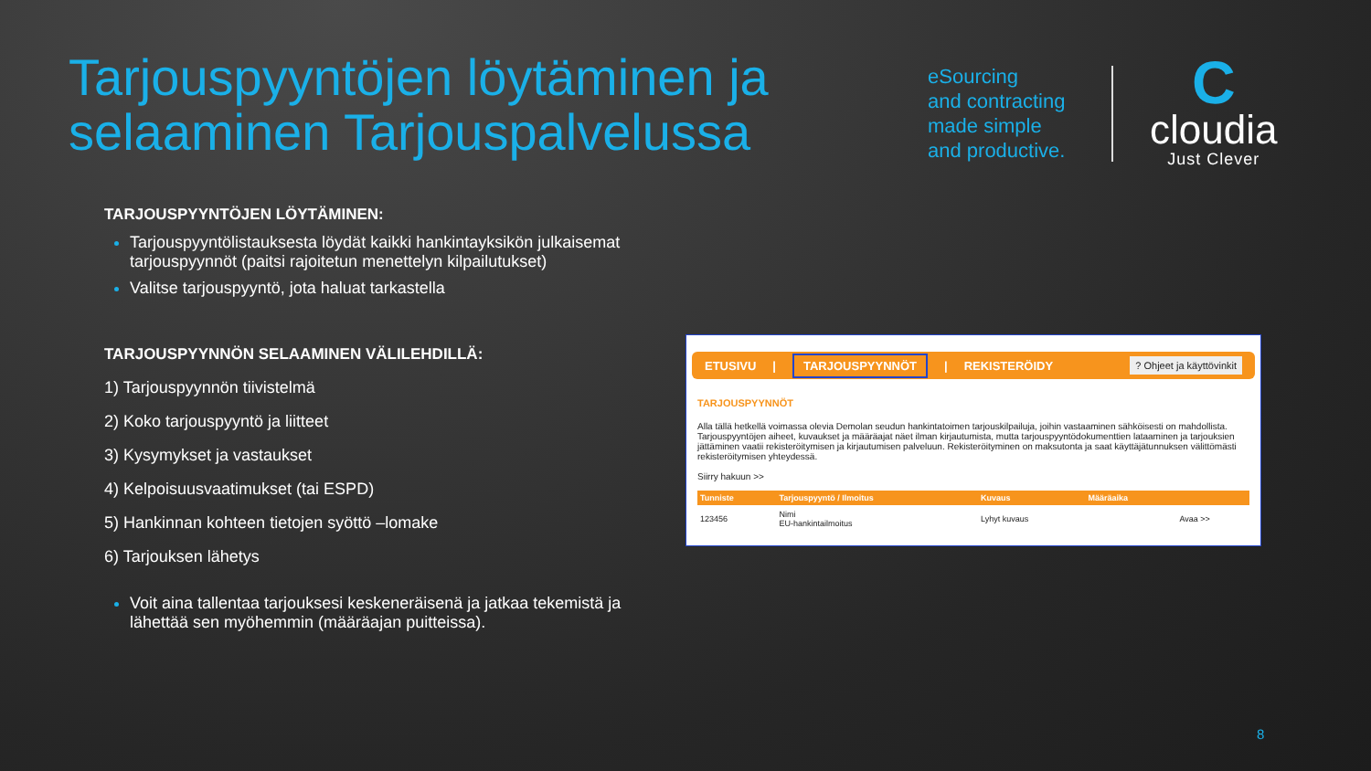Tarjouspyyntöjen löytäminen ja
selaaminen Tarjouspalvelussa
eSourcing
and contracting
made simple
and productive.
C
cloudia
Just Clever
TARJOUSPYYNTÖJEN LÖYTÄMINEN:
Tarjouspyyntölistauksesta löydät kaikki hankintayksikön julkaisemat tarjouspyynnöt (paitsi rajoitetun menettelyn kilpailutukset)
Valitse tarjouspyyntö, jota haluat tarkastella
TARJOUSPYYNNÖN SELAAMINEN VÄLILEHDILLÄ:
1) Tarjouspyynnön tiivistelmä
2) Koko tarjouspyyntö ja liitteet
3) Kysymykset ja vastaukset
4) Kelpoisuusvaatimukset (tai ESPD)
5) Hankinnan kohteen tietojen syöttö –lomake
6) Tarjouksen lähetys
Voit aina tallentaa tarjouksesi keskeneräisenä ja jatkaa tekemistä ja lähettää sen myöhemmin (määräajan puitteissa).
ETUSIVU | TARJOUSPYYNNÖT | REKISTERÖIDY? Ohjeet ja käyttövinkit
TARJOUSPYYNNÖT
Alla tällä hetkellä voimassa olevia Demolan seudun hankintatoimen tarjouskilpailuja, joihin vastaaminen sähköisesti on mahdollista. Tarjouspyyntöjen aiheet, kuvaukset ja määräajat näet ilman kirjautumista, mutta tarjouspyyntödokumenttien lataaminen ja tarjouksien jättäminen vaatii rekisteröitymisen ja kirjautumisen palveluun. Rekisteröityminen on maksutonta ja saat käyttäjätunnuksen välittömästi rekisteröitymisen yhteydessä.
Siirry hakuun >>
| Tunniste | Tarjouspyyntö / Ilmoitus | Kuvaus | Määräaika | |
| --- | --- | --- | --- | --- |
| 123456 | Nimi EU-hankintailmoitus | Lyhyt kuvaus | | Avaa >> |
8